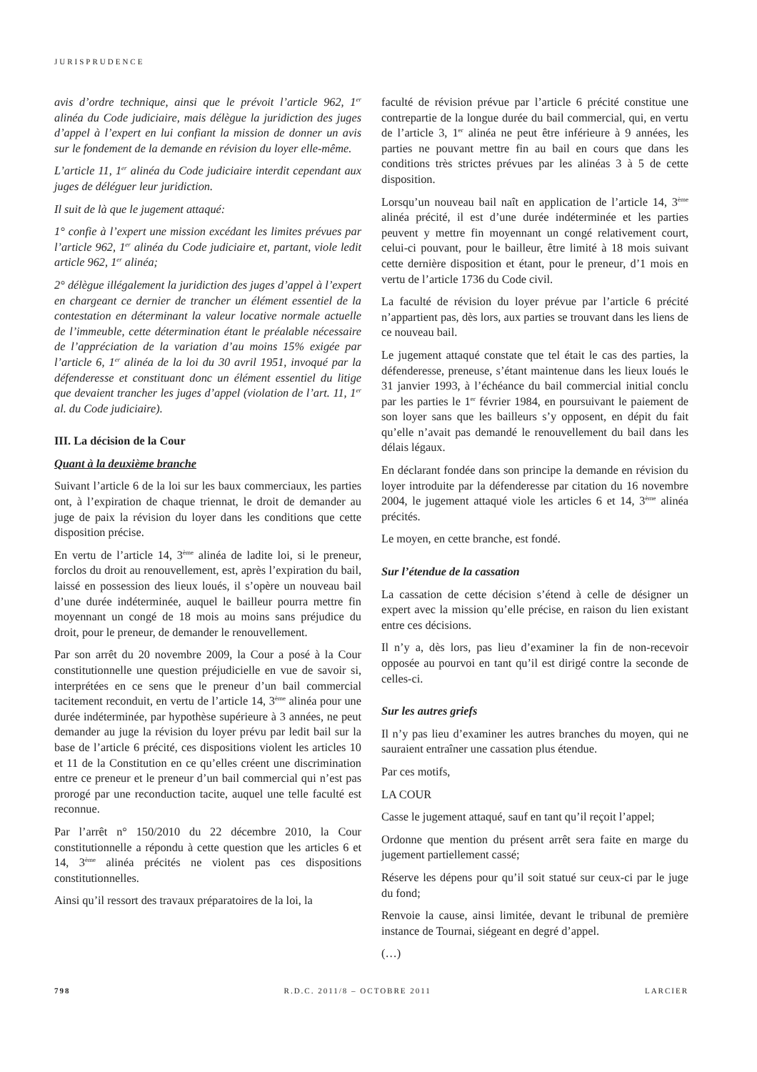JURISPRUDENCE
avis d’ordre technique, ainsi que le prévoit l’article 962, 1<sup>er</sup> alinéa du Code judiciaire, mais délègue la juridiction des juges d’appel à l’expert en lui confiant la mission de donner un avis sur le fondement de la demande en révision du loyer elle-même.
L’article 11, 1<sup>er</sup> alinéa du Code judiciaire interdit cependant aux juges de déléguer leur juridiction.
Il suit de là que le jugement attaqué:
1° confie à l’expert une mission excédant les limites prévues par l’article 962, 1<sup>er</sup> alinéa du Code judiciaire et, partant, viole ledit article 962, 1<sup>er</sup> alinéa;
2° délègue illégalement la juridiction des juges d’appel à l’expert en chargeant ce dernier de trancher un élément essentiel de la contestation en déterminant la valeur locative normale actuelle de l’immeuble, cette détermination étant le préalable nécessaire de l’appréciation de la variation d’au moins 15% exigée par l’article 6, 1<sup>er</sup> alinéa de la loi du 30 avril 1951, invoqué par la défenderesse et constituant donc un élément essentiel du litige que devaient trancher les juges d’appel (violation de l’art. 11, 1<sup>er</sup> al. du Code judiciaire).
III. La décision de la Cour
Quant à la deuxième branche
Suivant l’article 6 de la loi sur les baux commerciaux, les parties ont, à l’expiration de chaque triennat, le droit de demander au juge de paix la révision du loyer dans les conditions que cette disposition précise.
En vertu de l’article 14, 3<sup>ème</sup> alinéa de ladite loi, si le preneur, forclos du droit au renouvellement, est, après l’expiration du bail, laissé en possession des lieux loués, il s’opère un nouveau bail d’une durée indéterminée, auquel le bailleur pourra mettre fin moyennant un congé de 18 mois au moins sans préjudice du droit, pour le preneur, de demander le renouvellement.
Par son arrêt du 20 novembre 2009, la Cour a posé à la Cour constitutionnelle une question préjudicielle en vue de savoir si, interprétées en ce sens que le preneur d’un bail commercial tacitement reconduit, en vertu de l’article 14, 3<sup>ème</sup> alinéa pour une durée indéterminée, par hypothèse supérieure à 3 années, ne peut demander au juge la révision du loyer prévu par ledit bail sur la base de l’article 6 précité, ces dispositions violent les articles 10 et 11 de la Constitution en ce qu’elles créent une discrimination entre ce preneur et le preneur d’un bail commercial qui n’est pas prorogé par une reconduction tacite, auquel une telle faculté est reconnue.
Par l’arrêt n° 150/2010 du 22 décembre 2010, la Cour constitutionnelle a répondu à cette question que les articles 6 et 14, 3<sup>ème</sup> alinéa précités ne violent pas ces dispositions constitutionnelles.
Ainsi qu’il ressort des travaux préparatoires de la loi, la
faculté de révision prévue par l’article 6 précité constitue une contrepartie de la longue durée du bail commercial, qui, en vertu de l’article 3, 1<sup>er</sup> alinéa ne peut être inférieure à 9 années, les parties ne pouvant mettre fin au bail en cours que dans les conditions très strictes prévues par les alinéas 3 à 5 de cette disposition.
Lorsqu’un nouveau bail naît en application de l’article 14, 3<sup>ème</sup> alinéa précité, il est d’une durée indéterminée et les parties peuvent y mettre fin moyennant un congé relativement court, celui-ci pouvant, pour le bailleur, être limité à 18 mois suivant cette dernière disposition et étant, pour le preneur, d’1 mois en vertu de l’article 1736 du Code civil.
La faculté de révision du loyer prévue par l’article 6 précité n’appartient pas, dès lors, aux parties se trouvant dans les liens de ce nouveau bail.
Le jugement attaqué constate que tel était le cas des parties, la défenderesse, preneuse, s’étant maintenue dans les lieux loués le 31 janvier 1993, à l’échéance du bail commercial initial conclu par les parties le 1<sup>er</sup> février 1984, en poursuivant le paiement de son loyer sans que les bailleurs s’y opposent, en dépit du fait qu’elle n’avait pas demandé le renouvellement du bail dans les délais légaux.
En déclarant fondée dans son principe la demande en révision du loyer introduite par la défenderesse par citation du 16 novembre 2004, le jugement attaqué viole les articles 6 et 14, 3<sup>ème</sup> alinéa précités.
Le moyen, en cette branche, est fondé.
Sur l’étendue de la cassation
La cassation de cette décision s’étend à celle de désigner un expert avec la mission qu’elle précise, en raison du lien existant entre ces décisions.
Il n’y a, dès lors, pas lieu d’examiner la fin de non-recevoir opposée au pourvoi en tant qu’il est dirigé contre la seconde de celles-ci.
Sur les autres griefs
Il n’y pas lieu d’examiner les autres branches du moyen, qui ne sauraient entraîner une cassation plus étendue.
Par ces motifs,
LA COUR
Casse le jugement attaqué, sauf en tant qu’il reçoit l’appel;
Ordonne que mention du présent arrêt sera faite en marge du jugement partiellement cassé;
Réserve les dépens pour qu’il soit statué sur ceux-ci par le juge du fond;
Renvoie la cause, ainsi limitée, devant le tribunal de première instance de Tournai, siégeant en degré d’appel.
(…)
798 R.D.C. 2011/8 – OCTOBRE 2011 LARCIER